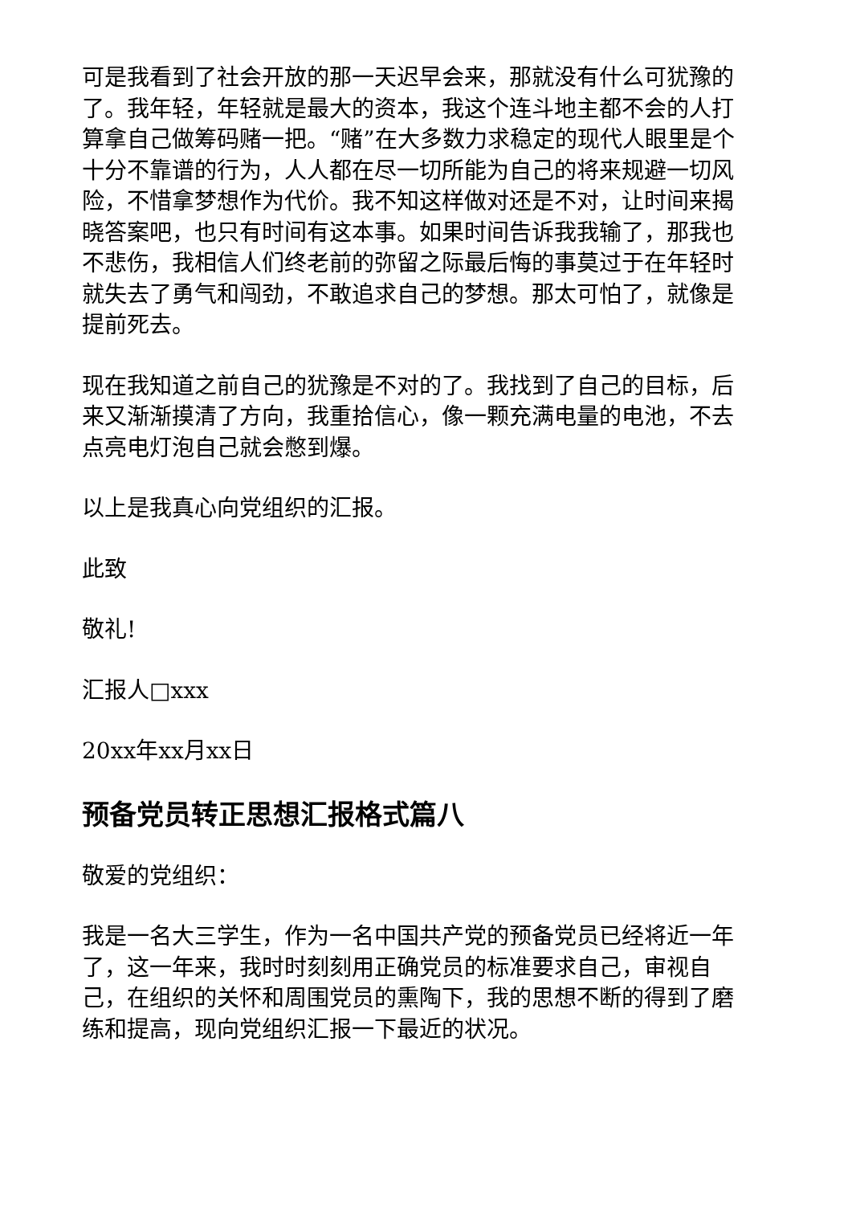可是我看到了社会开放的那一天迟早会来，那就没有什么可犹豫的了。我年轻，年轻就是最大的资本，我这个连斗地主都不会的人打算拿自己做筹码赌一把。“赌”在大多数力求稳定的现代人眼里是个十分不靠谱的行为，人人都在尽一切所能为自己的将来规避一切风险，不惜拿梦想作为代价。我不知这样做对还是不对，让时间来揭晓答案吧，也只有时间有这本事。如果时间告诉我我输了，那我也不悲伤，我相信人们终老前的弥留之际最后悔的事莫过于在年轻时就失去了勇气和闯劲，不敢追求自己的梦想。那太可怕了，就像是提前死去。
现在我知道之前自己的犹豫是不对的了。我找到了自己的目标，后来又渐渐摸清了方向，我重拾信心，像一颗充满电量的电池，不去点亮电灯泡自己就会憋到爆。
以上是我真心向党组织的汇报。
此致
敬礼!
汇报人□xxx
20xx年xx月xx日
预备党员转正思想汇报格式篇八
敬爱的党组织：
我是一名大三学生，作为一名中国共产党的预备党员已经将近一年了，这一年来，我时时刻刻用正确党员的标准要求自己，审视自己，在组织的关怀和周围党员的熏陶下，我的思想不断的得到了磨练和提高，现向党组织汇报一下最近的状况。